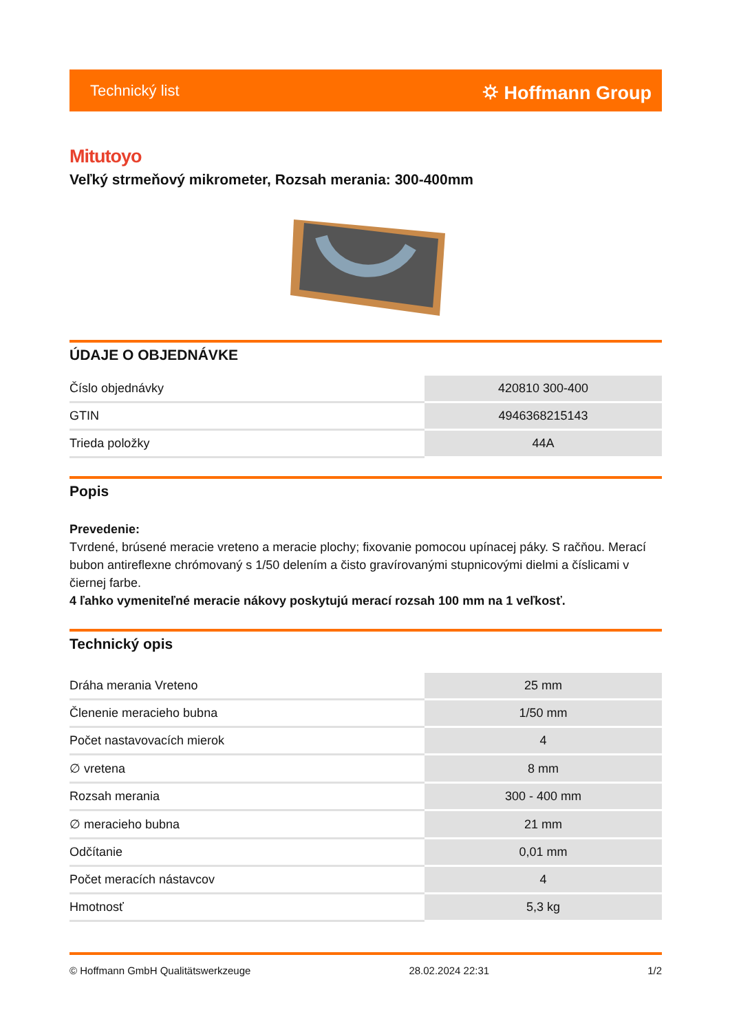Technický list ⛭ Hoffmann Group
Mitutoyo
Veľký strmeňový mikrometer, Rozsah merania: 300-400mm
ÚDAJE O OBJEDNÁVKE
| Číslo objednávky | 420810 300-400 |
| GTIN | 4946368215143 |
| Trieda položky | 44A |
Popis
Prevedenie:
Tvrdené, brúsené meracie vreteno a meracie plochy; fixovanie pomocou upínacej páky. S račňou. Merací bubon antireflexne chrómovaný s 1/50 delením a čisto gravírovanými stupnicovými dielmi a číslicami v čiernej farbe.
4 ľahko vymeniteľné meracie nákovy poskytujú merací rozsah 100 mm na 1 veľkosť.
Technický opis
| Dráha merania Vreteno | 25 mm |
| Členenie meracieho bubna | 1/50 mm |
| Počet nastavovacích mierok | 4 |
| ∅ vretena | 8 mm |
| Rozsah merania | 300 - 400 mm |
| ∅ meracieho bubna | 21 mm |
| Odčítanie | 0,01 mm |
| Počet meracích nástavcov | 4 |
| Hmotnosť | 5,3 kg |
© Hoffmann GmbH Qualitätswerkzeuge 28.02.2024 22:31 1/2